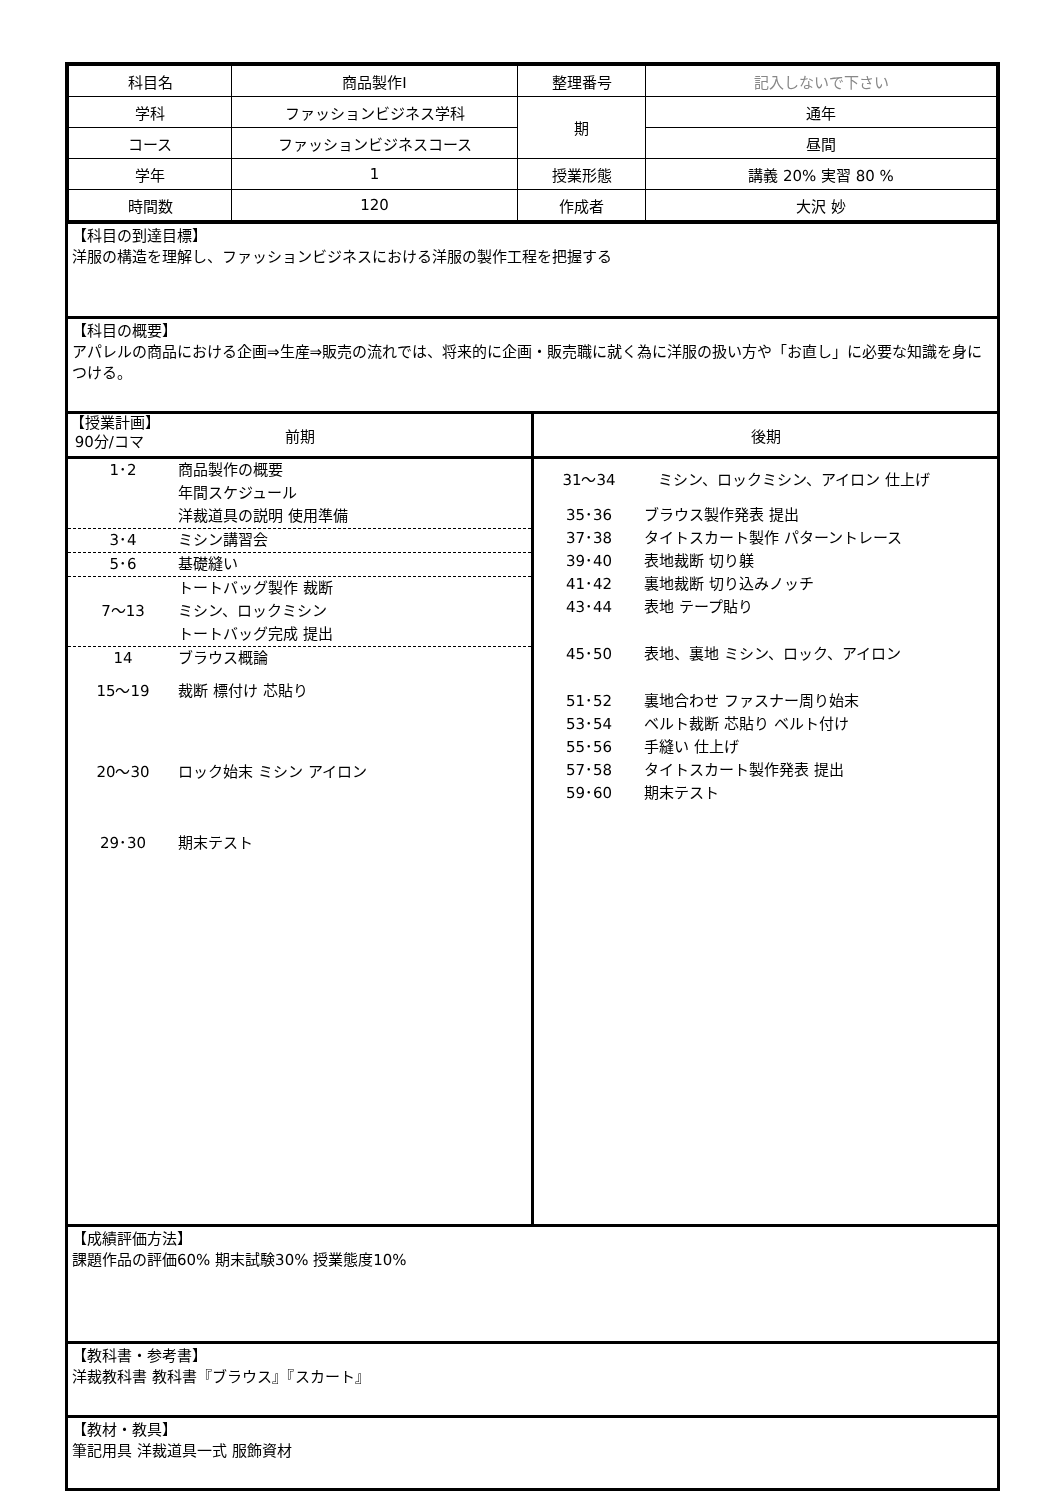| 科目名 | 商品製作Ⅰ | 整理番号 | 記入しないで下さい |
| 学科 | ファッションビジネス学科 | 期 | 通年 |
| コース | ファッションビジネスコース | | 昼間 |
| 学年 | 1 | 授業形態 | 講義 20% 実習 80 % |
| 時間数 | 120 | 作成者 | 大沢 妙 |
【科目の到達目標】
洋服の構造を理解し、ファッションビジネスにおける洋服の製作工程を把握する
【科目の概要】
アパレルの商品における企画⇒生産⇒販売の流れでは、将来的に企画・販売職に就く為に洋服の扱い方や「お直し」に必要な知識を身につける。
【授業計画】
90分/コマ
前期
1･2 商品製作の概要
年間スケジュール
洋裁道具の説明 使用準備
3･4 ミシン講習会
5･6 基礎縫い
7～13 トートバッグ製作 裁断
ミシン、ロックミシン
トートバッグ完成 提出
14 ブラウス概論
15～19 裁断 標付け 芯貼り
20～30 ロック始末 ミシン アイロン
29･30 期末テスト
後期
31～34 ミシン、ロックミシン、アイロン 仕上げ
35･36 ブラウス製作発表 提出
37･38 タイトスカート製作 パターントレース
39･40 表地裁断 切り躾
41･42 裏地裁断 切り込みノッチ
43･44 表地 テープ貼り
45･50 表地、裏地 ミシン、ロック、アイロン
51･52 裏地合わせ ファスナー周り始末
53･54 ベルト裁断 芯貼り ベルト付け
55･56 手縫い 仕上げ
57･58 タイトスカート製作発表 提出
59･60 期末テスト
【成績評価方法】
課題作品の評価60% 期末試験30% 授業態度10%
【教科書・参考書】
洋裁教科書 教科書『ブラウス』『スカート』
【教材・教具】
筆記用具 洋裁道具一式 服飾資材